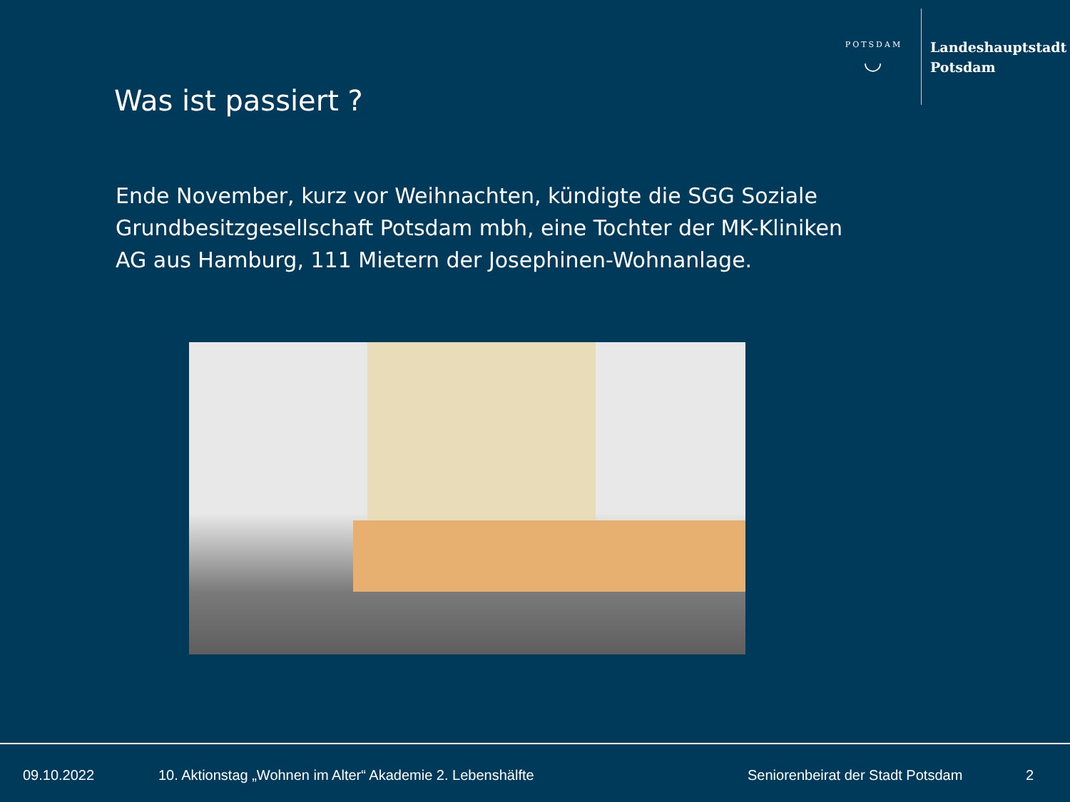POTSDAM
◡
Landeshauptstadt
Potsdam
Was ist passiert ?
Ende November, kurz vor Weihnachten, kündigte die SGG Soziale Grundbesitzgesellschaft Potsdam mbh, eine Tochter der MK-Kliniken AG aus Hamburg, 111 Mietern der Josephinen-Wohnanlage.
09.10.2022 10. Aktionstag „Wohnen im Alter“ Akademie 2. Lebenshälfte Seniorenbeirat der Stadt Potsdam 2